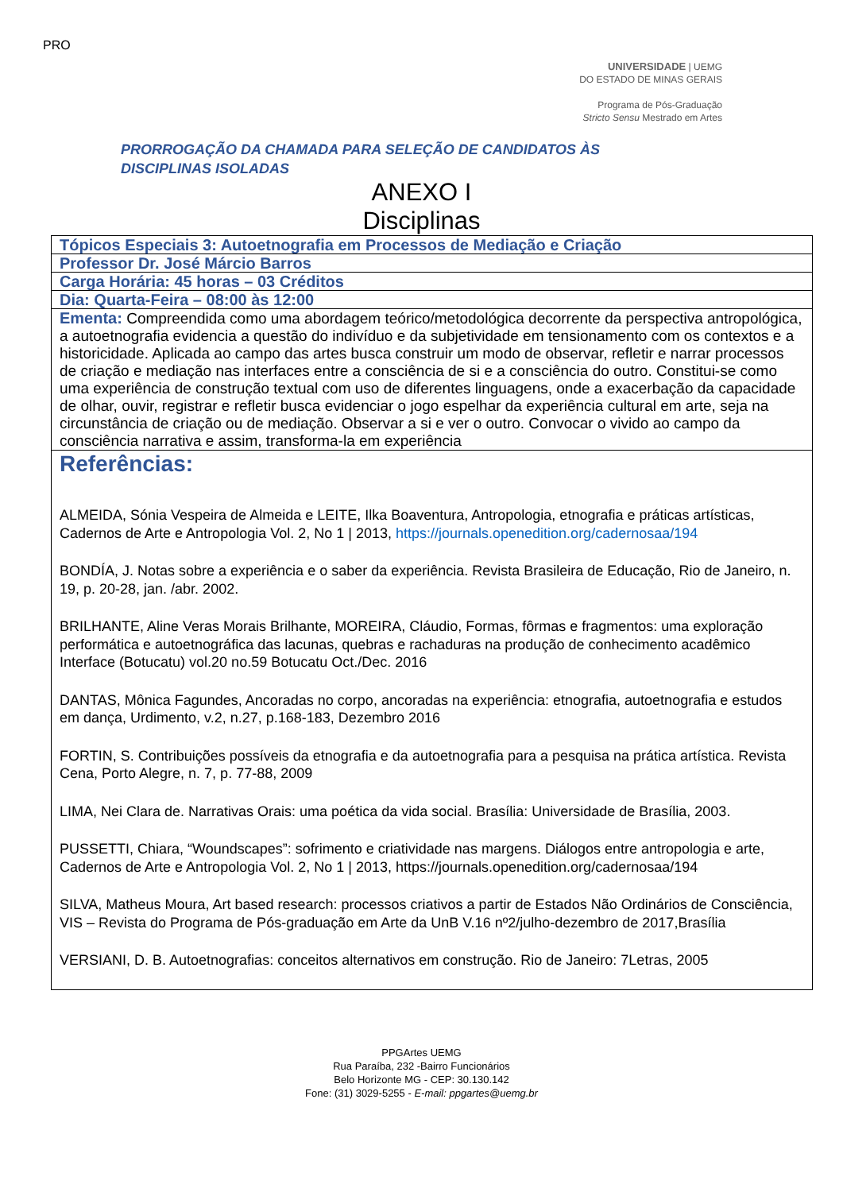PRO
UNIVERSIDADE | UEMG
DO ESTADO DE MINAS GERAIS
Programa de Pós-Graduação
Stricto Sensu Mestrado em Artes
PRORROGAÇÃO DA CHAMADA PARA SELEÇÃO DE CANDIDATOS ÀS
DISCIPLINAS ISOLADAS
ANEXO I
Disciplinas
| Tópicos Especiais 3: Autoetnografia em Processos de Mediação e Criação |
| Professor Dr. José Márcio Barros |
| Carga Horária: 45 horas – 03 Créditos |
| Dia: Quarta-Feira – 08:00 às 12:00 |
| Ementa: Compreendida como uma abordagem teórico/metodológica decorrente da perspectiva antropológica, a autoetnografia evidencia a questão do indivíduo e da subjetividade em tensionamento com os contextos e a historicidade. Aplicada ao campo das artes busca construir um modo de observar, refletir e narrar processos de criação e mediação nas interfaces entre a consciência de si e a consciência do outro. Constitui-se como uma experiência de construção textual com uso de diferentes linguagens, onde a exacerbação da capacidade de olhar, ouvir, registrar e refletir busca evidenciar o jogo espelhar da experiência cultural em arte, seja na circunstância de criação ou de mediação. Observar a si e ver o outro. Convocar o vivido ao campo da consciência narrativa e assim, transforma-la em experiência |
| Referências: ALMEIDA, Sónia Vespeira de Almeida e LEITE, Ilka Boaventura, Antropologia, etnografia e práticas artísticas, Cadernos de Arte e Antropologia Vol. 2, No 1 / 2013, https://journals.openedition.org/cadernosaa/194 BONDÍA, J. Notas sobre a experiência e o saber da experiência. Revista Brasileira de Educação, Rio de Janeiro, n. 19, p. 20-28, jan. /abr. 2002. BRILHANTE, Aline Veras Morais Brilhante, MOREIRA, Cláudio, Formas, fôrmas e fragmentos: uma exploração performática e autoetnográfica das lacunas, quebras e rachaduras na produção de conhecimento acadêmico Interface (Botucatu) vol.20 no.59 Botucatu Oct./Dec. 2016 DANTAS, Mônica Fagundes, Ancoradas no corpo, ancoradas na experiência: etnografia, autoetnografia e estudos em dança, Urdimento, v.2, n.27, p.168-183, Dezembro 2016 FORTIN, S. Contribuições possíveis da etnografia e da autoetnografia para a pesquisa na prática artística. Revista Cena, Porto Alegre, n. 7, p. 77-88, 2009 LIMA, Nei Clara de. Narrativas Orais: uma poética da vida social. Brasília: Universidade de Brasília, 2003. PUSSETTI, Chiara, “Woundscapes”: sofrimento e criatividade nas margens. Diálogos entre antropologia e arte, Cadernos de Arte e Antropologia Vol. 2, No 1 / 2013, https://journals.openedition.org/cadernosaa/194 SILVA, Matheus Moura, Art based research: processos criativos a partir de Estados Não Ordinários de Consciência, VIS – Revista do Programa de Pós-graduação em Arte da UnB V.16 nº2/julho-dezembro de 2017,Brasília VERSIANI, D. B. Autoetnografias: conceitos alternativos em construção. Rio de Janeiro: 7Letras, 2005 |
PPGArtes UEMG
Rua Paraíba, 232 -Bairro Funcionários
Belo Horizonte MG - CEP: 30.130.142
Fone: (31) 3029-5255 - E-mail: ppgartes@uemg.br